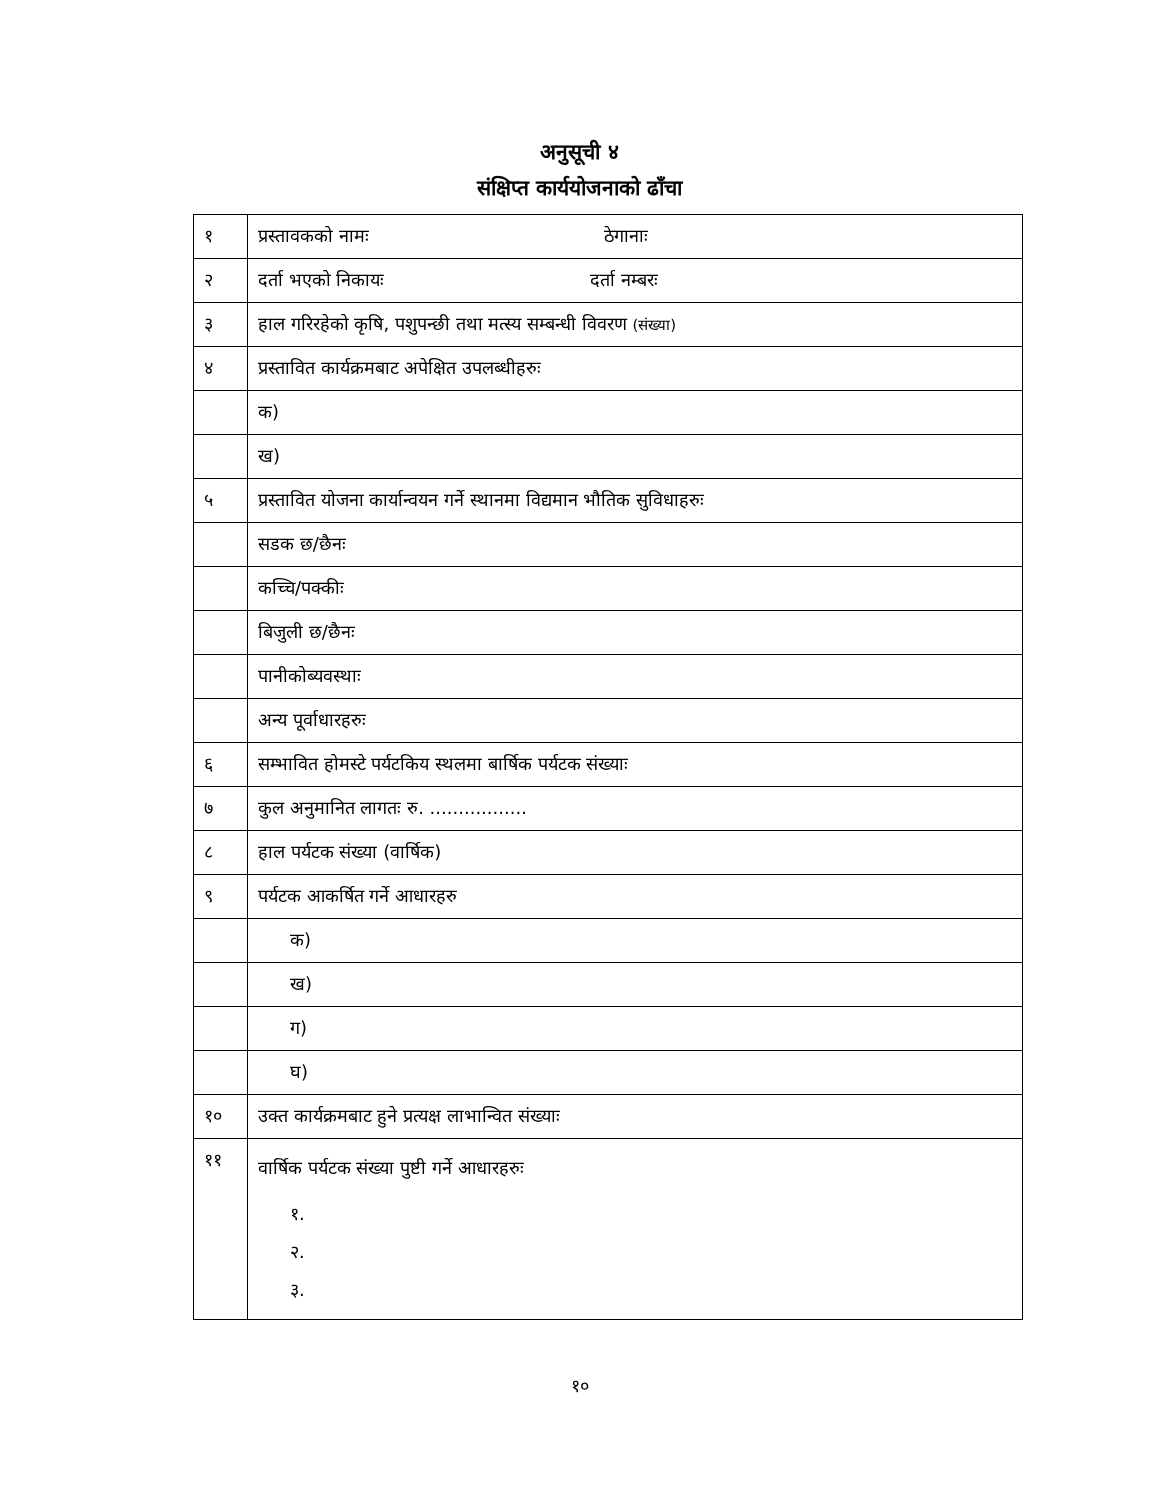अनुसूची ४
संक्षिप्त कार्ययोजनाको ढाँचा
| १ | प्रस्तावकको नामः ठेगानाः |
| २ | दर्ता भएको निकायः दर्ता नम्बरः |
| ३ | हाल गरिरहेको कृषि, पशुपन्छी तथा मत्स्य सम्बन्धी विवरण (संख्या) |
| ४ | प्रस्तावित कार्यक्रमबाट अपेक्षित उपलब्धीहरुः |
| | क) |
| | ख) |
| ५ | प्रस्तावित योजना कार्यान्वयन गर्ने स्थानमा विद्यमान भौतिक सुविधाहरुः |
| | सडक छ/छैनः |
| | कच्चि/पक्कीः |
| | बिजुली छ/छैनः |
| | पानीकोब्यवस्थाः |
| | अन्य पूर्वाधारहरुः |
| ६ | सम्भावित होमस्टे पर्यटकिय स्थलमा बार्षिक पर्यटक संख्याः |
| ७ | कुल अनुमानित लागतः रु. ................. |
| ८ | हाल पर्यटक संख्या (वार्षिक) |
| ९ | पर्यटक आकर्षित गर्ने आधारहरु |
| | क) |
| | ख) |
| | ग) |
| | घ) |
| १० | उक्त कार्यक्रमबाट हुने प्रत्यक्ष लाभान्वित संख्याः |
| ११ | वार्षिक पर्यटक संख्या पुष्टी गर्ने आधारहरुः १. २. ३. |
१०